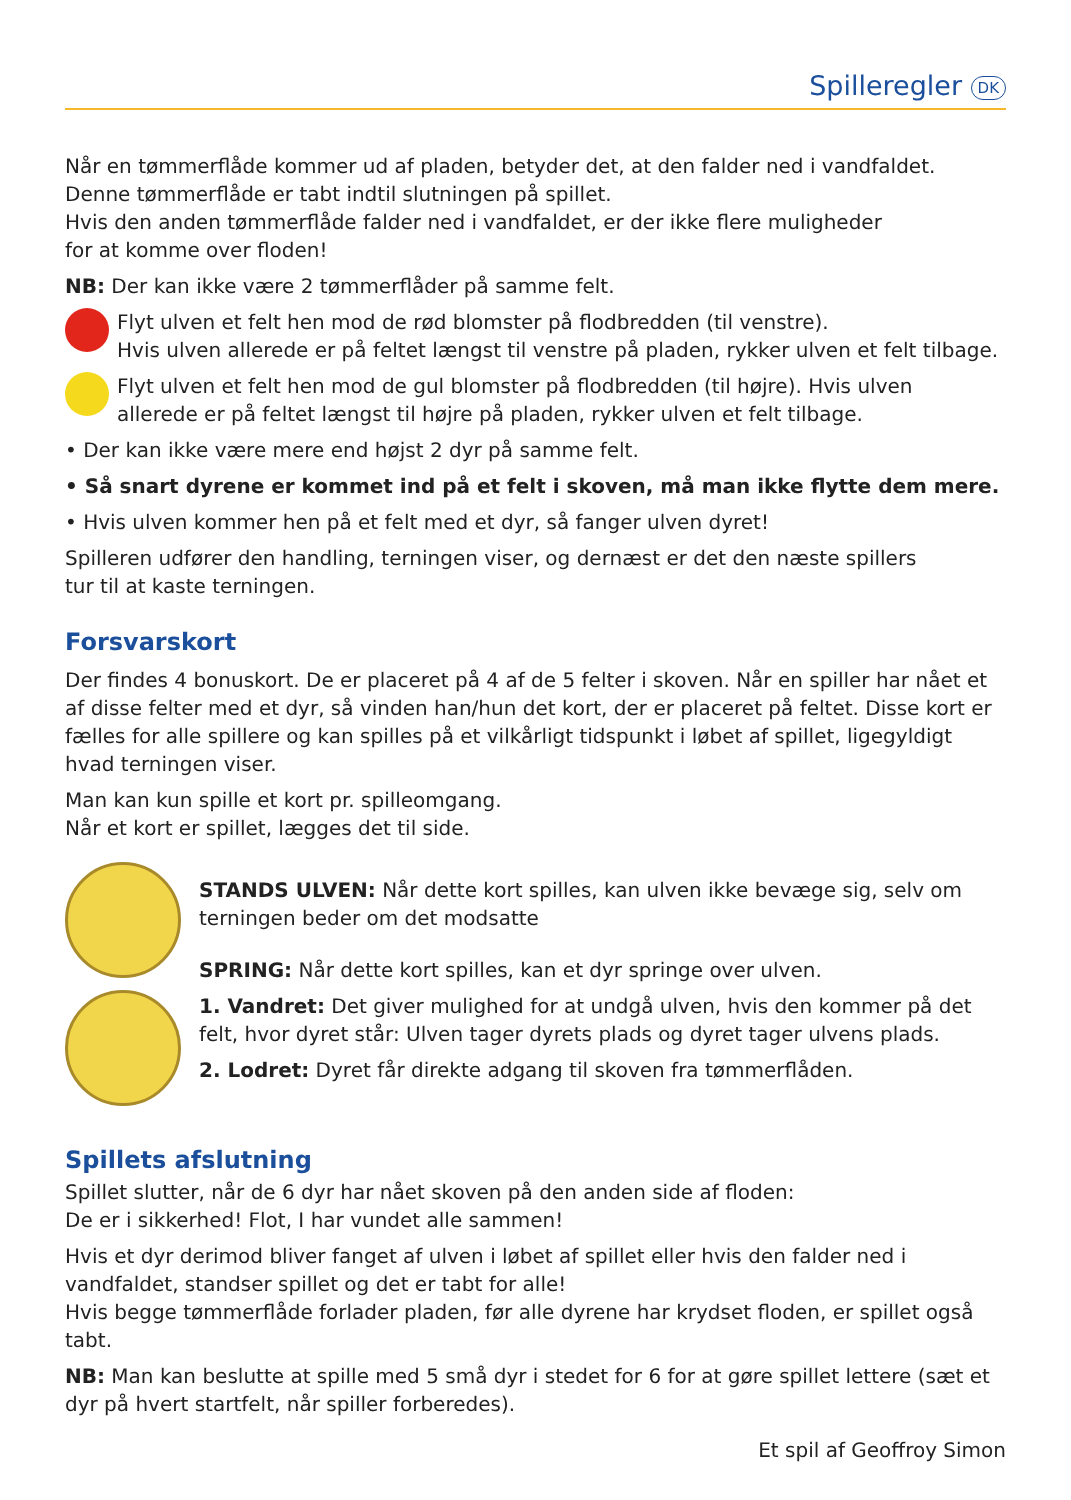Spilleregler DK
Når en tømmerflåde kommer ud af pladen, betyder det, at den falder ned i vandfaldet.
Denne tømmerflåde er tabt indtil slutningen på spillet.
Hvis den anden tømmerflåde falder ned i vandfaldet, er der ikke flere muligheder
for at komme over floden!
NB: Der kan ikke være 2 tømmerflåder på samme felt.
Flyt ulven et felt hen mod de rød blomster på flodbredden (til venstre).
Hvis ulven allerede er på feltet længst til venstre på pladen, rykker ulven et felt tilbage.
Flyt ulven et felt hen mod de gul blomster på flodbredden (til højre). Hvis ulven
allerede er på feltet længst til højre på pladen, rykker ulven et felt tilbage.
• Der kan ikke være mere end højst 2 dyr på samme felt.
• Så snart dyrene er kommet ind på et felt i skoven, må man ikke flytte dem mere.
• Hvis ulven kommer hen på et felt med et dyr, så fanger ulven dyret!
Spilleren udfører den handling, terningen viser, og dernæst er det den næste spillers
tur til at kaste terningen.
Forsvarskort
Der findes 4 bonuskort. De er placeret på 4 af de 5 felter i skoven. Når en spiller har nået et af disse felter med et dyr, så vinden han/hun det kort, der er placeret på feltet. Disse kort er fælles for alle spillere og kan spilles på et vilkårligt tidspunkt i løbet af spillet, ligegyldigt hvad terningen viser.
Man kan kun spille et kort pr. spilleomgang.
Når et kort er spillet, lægges det til side.
STANDS ULVEN: Når dette kort spilles, kan ulven ikke bevæge sig, selv om terningen beder om det modsatte
SPRING: Når dette kort spilles, kan et dyr springe over ulven.
1. Vandret: Det giver mulighed for at undgå ulven, hvis den kommer på det felt, hvor dyret står: Ulven tager dyrets plads og dyret tager ulvens plads.
2. Lodret: Dyret får direkte adgang til skoven fra tømmerflåden.
Spillets afslutning
Spillet slutter, når de 6 dyr har nået skoven på den anden side af floden:
De er i sikkerhed! Flot, I har vundet alle sammen!
Hvis et dyr derimod bliver fanget af ulven i løbet af spillet eller hvis den falder ned i vandfaldet, standser spillet og det er tabt for alle!
Hvis begge tømmerflåde forlader pladen, før alle dyrene har krydset floden, er spillet også tabt.
NB: Man kan beslutte at spille med 5 små dyr i stedet for 6 for at gøre spillet lettere (sæt et dyr på hvert startfelt, når spiller forberedes).
Et spil af Geoffroy Simon